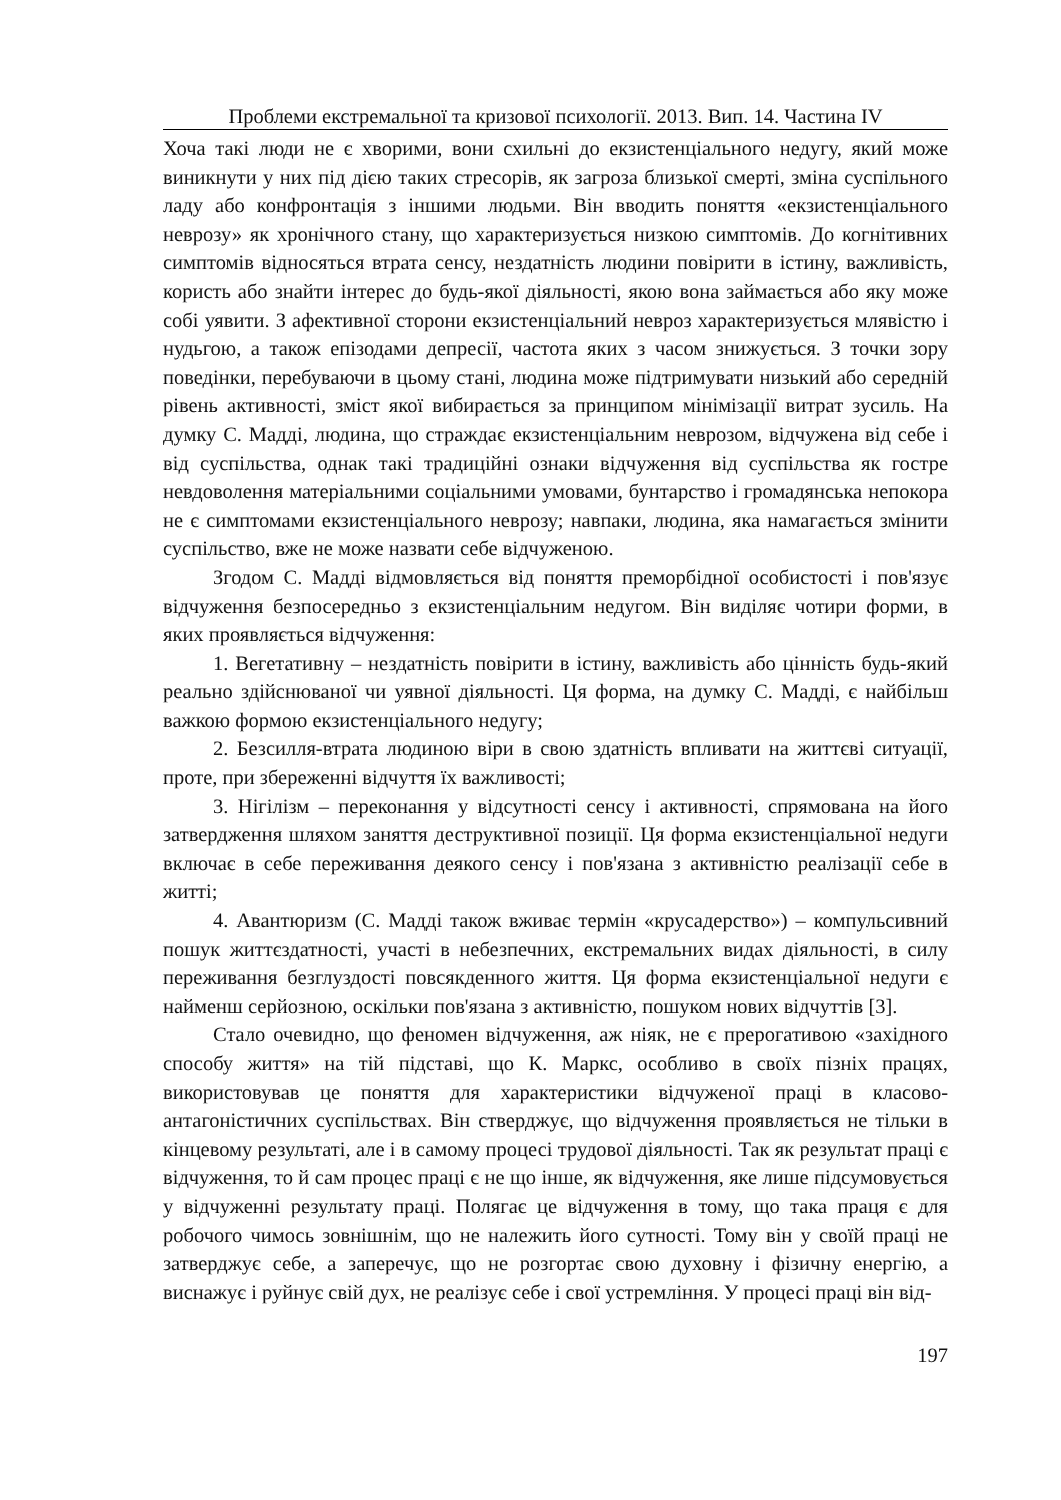Проблеми екстремальної та кризової психології. 2013. Вип. 14. Частина IV
Хоча такі люди не є хворими, вони схильні до екзистенціального недугу, який може виникнути у них під дією таких стресорів, як загроза близької смерті, зміна суспільного ладу або конфронтація з іншими людьми. Він вводить поняття «екзистенціального неврозу» як хронічного стану, що характеризується низкою симптомів. До когнітивних симптомів відносяться втрата сенсу, нездатність людини повірити в істину, важливість, користь або знайти інтерес до будь-якої діяльності, якою вона займається або яку може собі уявити. З афективної сторони екзистенціальний невроз характеризується млявістю і нудьгою, а також епізодами депресії, частота яких з часом знижується. З точки зору поведінки, перебуваючи в цьому стані, людина може підтримувати низький або середній рівень активності, зміст якої вибирається за принципом мінімізації витрат зусиль. На думку С. Мадді, людина, що страждає екзистенціальним неврозом, відчужена від себе і від суспільства, однак такі традиційні ознаки відчуження від суспільства як гостре невдоволення матеріальними соціальними умовами, бунтарство і громадянська непокора не є симптомами екзистенціального неврозу; навпаки, людина, яка намагається змінити суспільство, вже не може назвати себе відчуженою.
Згодом С. Мадді відмовляється від поняття преморбідної особистості і пов'язує відчуження безпосередньо з екзистенціальним недугом. Він виділяє чотири форми, в яких проявляється відчуження:
1. Вегетативну – нездатність повірити в істину, важливість або цінність будь-який реально здійснюваної чи уявної діяльності. Ця форма, на думку С. Мадді, є найбільш важкою формою екзистенціального недугу;
2. Безсилля-втрата людиною віри в свою здатність впливати на життєві ситуації, проте, при збереженні відчуття їх важливості;
3. Нігілізм – переконання у відсутності сенсу і активності, спрямована на його затвердження шляхом заняття деструктивної позиції. Ця форма екзистенціальної недуги включає в себе переживання деякого сенсу і пов'язана з активністю реалізації себе в житті;
4. Авантюризм (С. Мадді також вживає термін «крусадерство») – компульсивний пошук життєздатності, участі в небезпечних, екстремальних видах діяльності, в силу переживання безглуздості повсякденного життя. Ця форма екзистенціальної недуги є найменш серйозною, оскільки пов'язана з активністю, пошуком нових відчуттів [3].
Стало очевидно, що феномен відчуження, аж ніяк, не є прерогативою «західного способу життя» на тій підставі, що К. Маркс, особливо в своїх пізніх працях, використовував це поняття для характеристики відчуженої праці в класово-антагоністичних суспільствах. Він стверджує, що відчуження проявляється не тільки в кінцевому результаті, але і в самому процесі трудової діяльності. Так як результат праці є відчуження, то й сам процес праці є не що інше, як відчуження, яке лише підсумовується у відчуженні результату праці. Полягає це відчуження в тому, що така праця є для робочого чимось зовнішнім, що не належить його сутності. Тому він у своїй праці не затверджує себе, а заперечує, що не розгортає свою духовну і фізичну енергію, а виснажує і руйнує свій дух, не реалізує себе і свої устремління. У процесі праці він від-
197